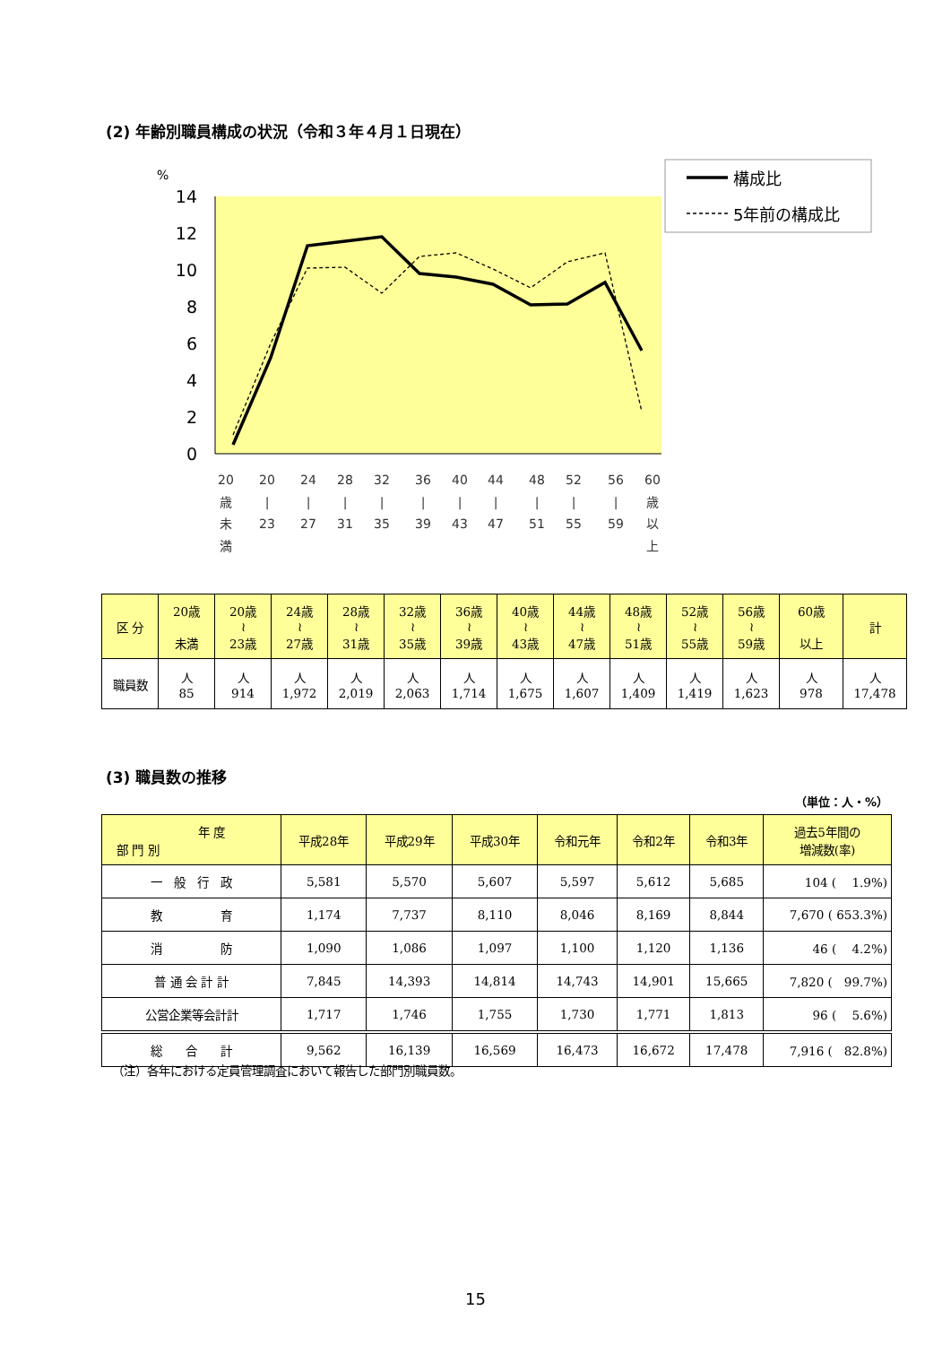(2) 年齢別職員構成の状況（令和３年４月１日現在）
%
14
12
10
8
6
4
2
0
構成比
5年前の構成比
20
歳
未
満
20
|
23
24
|
27
28
|
31
32
|
35
36
|
39
40
|
43
44
|
47
48
|
51
52
|
55
56
|
59
60
歳
以
上
| 区 分 | 20歳 未満 | 20歳 ≀ 23歳 | 24歳 ≀ 27歳 | 28歳 ≀ 31歳 | 32歳 ≀ 35歳 | 36歳 ≀ 39歳 | 40歳 ≀ 43歳 | 44歳 ≀ 47歳 | 48歳 ≀ 51歳 | 52歳 ≀ 55歳 | 56歳 ≀ 59歳 | 60歳 以上 | 計 |
| --- | --- | --- | --- | --- | --- | --- | --- | --- | --- | --- | --- | --- | --- |
| 職員数 | 人 85 | 人 914 | 人 1,972 | 人 2,019 | 人 2,063 | 人 1,714 | 人 1,675 | 人 1,607 | 人 1,409 | 人 1,419 | 人 1,623 | 人 978 | 人 17,478 |
(3) 職員数の推移
（単位：人・%）
| 年 度 部 門 別 | 平成28年 | 平成29年 | 平成30年 | 令和元年 | 令和2年 | 令和3年 | 過去5年間の 増減数(率) |
| --- | --- | --- | --- | --- | --- | --- | --- |
| 一 般 行 政 | 5,581 | 5,570 | 5,607 | 5,597 | 5,612 | 5,685 | 104 ( 1.9%) |
| 教 育 | 1,174 | 7,737 | 8,110 | 8,046 | 8,169 | 8,844 | 7,670 ( 653.3%) |
| 消 防 | 1,090 | 1,086 | 1,097 | 1,100 | 1,120 | 1,136 | 46 ( 4.2%) |
| 普 通 会 計 計 | 7,845 | 14,393 | 14,814 | 14,743 | 14,901 | 15,665 | 7,820 ( 99.7%) |
| 公営企業等会計計 | 1,717 | 1,746 | 1,755 | 1,730 | 1,771 | 1,813 | 96 ( 5.6%) |
| 総 合 計 | 9,562 | 16,139 | 16,569 | 16,473 | 16,672 | 17,478 | 7,916 ( 82.8%) |
（注）各年における定員管理調査において報告した部門別職員数。
15